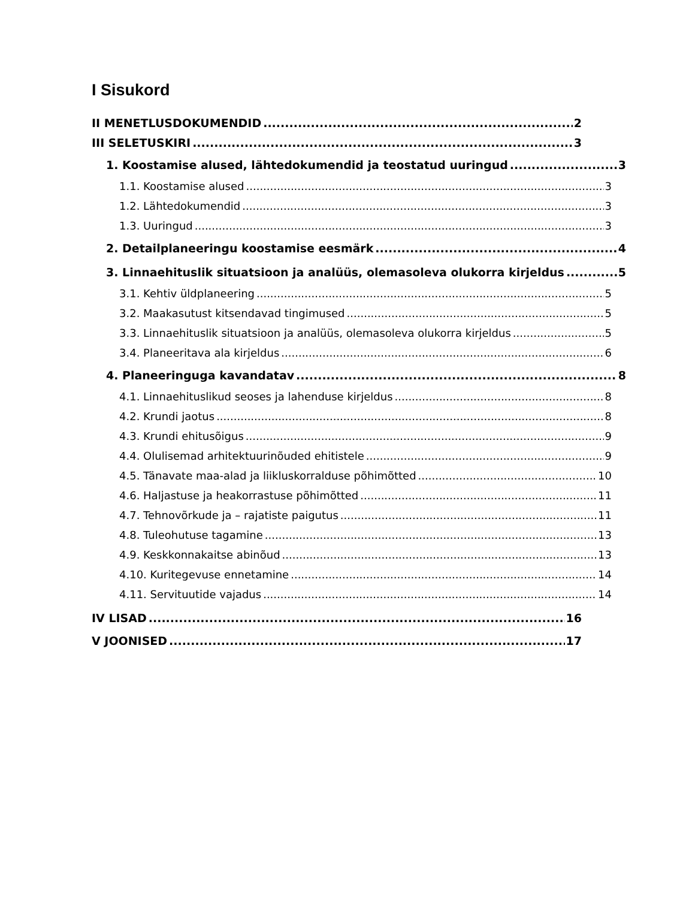I Sisukord
II MENETLUSDOKUMENDID 2
III SELETUSKIRI 3
1. Koostamise alused, lähtedokumendid ja teostatud uuringud 3
1.1. Koostamise alused 3
1.2. Lähtedokumendid 3
1.3. Uuringud 3
2. Detailplaneeringu koostamise eesmärk 4
3. Linnaehituslik situatsioon ja analüüs, olemasoleva olukorra kirjeldus 5
3.1. Kehtiv üldplaneering 5
3.2. Maakasutust kitsendavad tingimused 5
3.3. Linnaehituslik situatsioon ja analüüs, olemasoleva olukorra kirjeldus 5
3.4. Planeeritava ala kirjeldus 6
4. Planeeringuga kavandatav 8
4.1. Linnaehituslikud seoses ja lahenduse kirjeldus 8
4.2. Krundi jaotus 8
4.3. Krundi ehitusõigus 9
4.4. Olulisemad arhitektuurinõuded ehitistele 9
4.5. Tänavate maa-alad ja liikluskorralduse põhimõtted 10
4.6. Haljastuse ja heakorrastuse põhimõtted 11
4.7. Tehnovõrkude ja – rajatiste paigutus 11
4.8. Tuleohutuse tagamine 13
4.9. Keskkonnakaitse abinõud 13
4.10. Kuritegevuse ennetamine 14
4.11. Servituutide vajadus 14
IV LISAD 16
V JOONISED 17